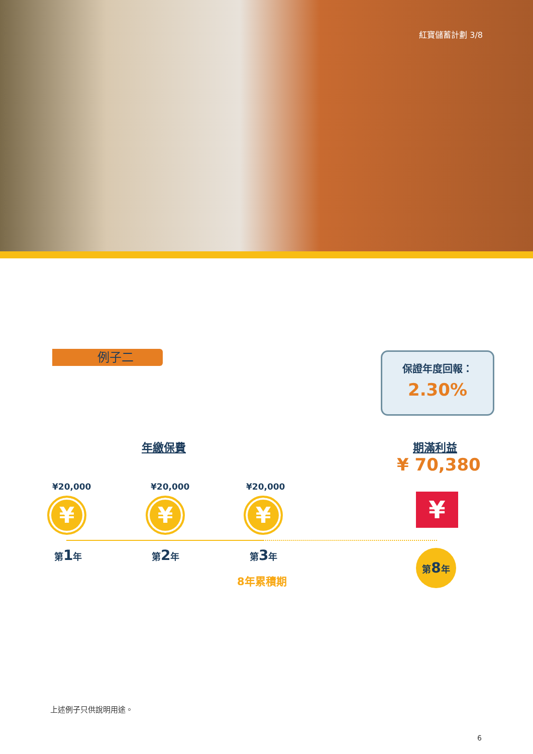紅寶儲蓄計劃 3/8
例子二
保證年度回報：
2.30%
年繳保費 期滿利益
¥ 70,380
¥20,000 ¥20,000 ¥20,000
¥ ¥ ¥ ¥
第1年 第2年 第3年 第8年
8年累積期
上述例子只供說明用途。
6